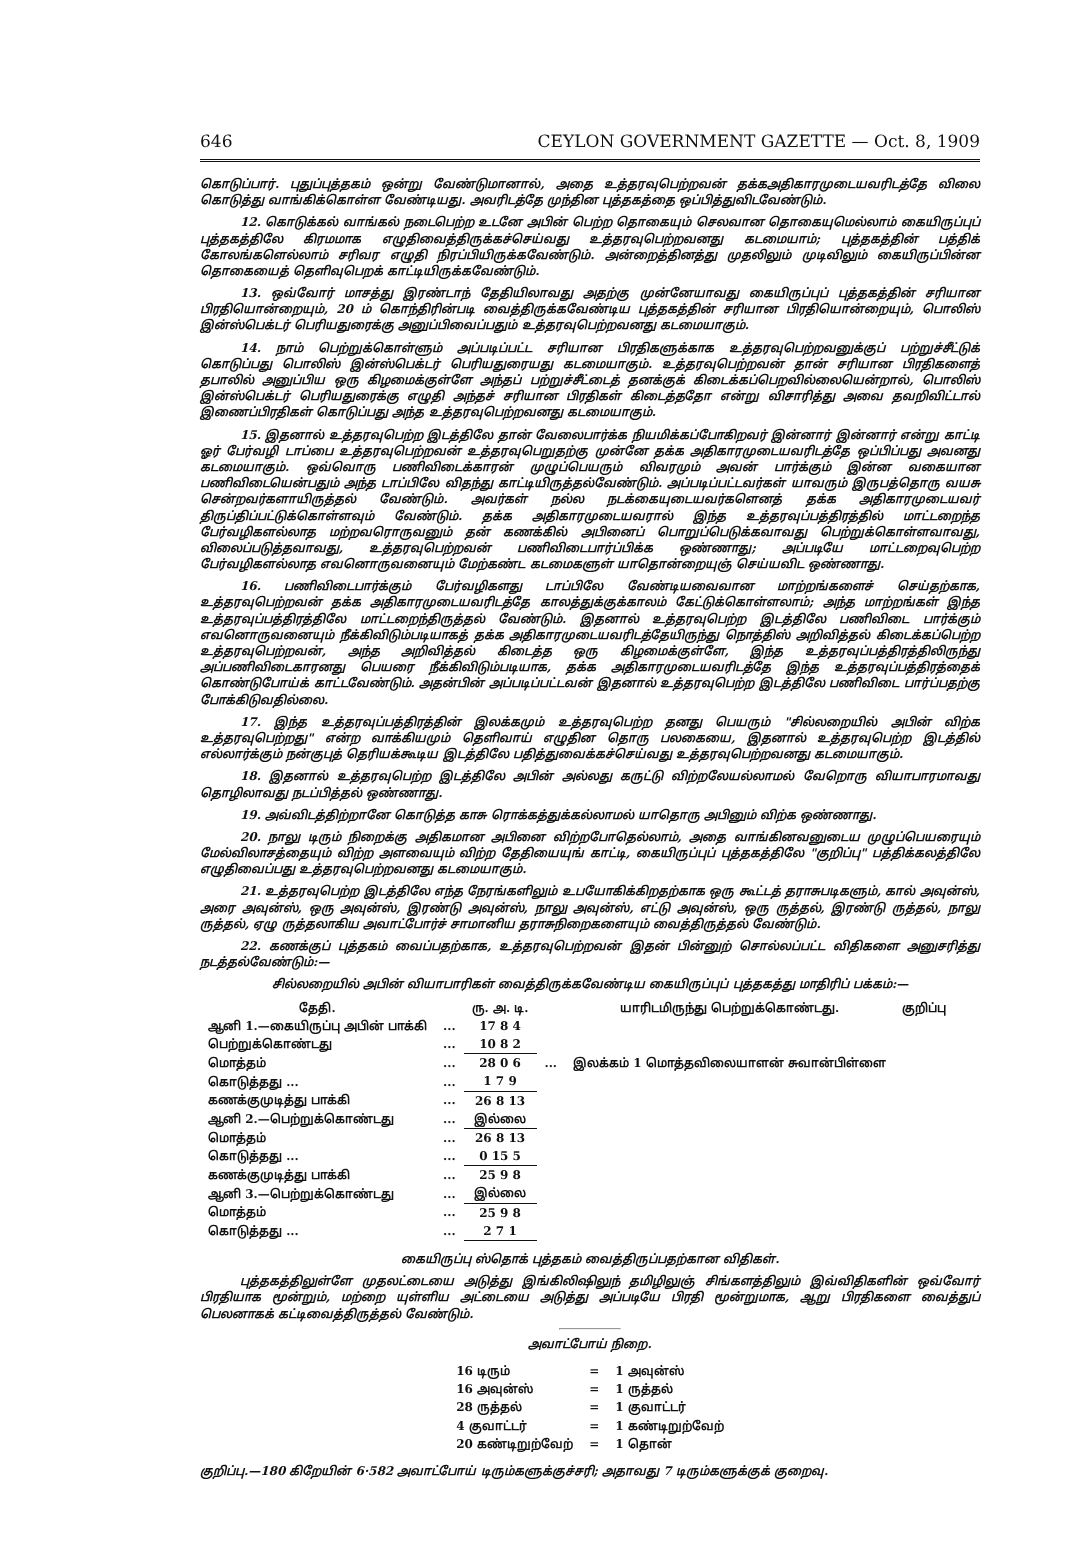646 CEYLON GOVERNMENT GAZETTE — Oct. 8, 1909
கொடுப்பார். புதுப்புத்தகம் ஒன்று வேண்டுமானால், அதை உத்தரவுபெற்றவன் தக்கஅதிகாரமுடையவரிடத்தே விலை கொடுத்து வாங்கிக்கொள்ள வேண்டியது. அவரிடத்தே முந்தின புத்தகத்தை ஒப்பித்துவிடவேண்டும்.
12. கொடுக்கல் வாங்கல் நடைபெற்ற உடனே அபின் பெற்ற தொகையும் செலவான தொகையுமெல்லாம் கையிருப்புப் புத்தகத்திலே கிரமமாக எழுதிவைத்திருக்கச்செய்வது உத்தரவுபெற்றவனது கடமையாம்; புத்தகத்தின் பத்திக் கோலங்களெல்லாம் சரிவர எழுதி நிரப்பியிருக்கவேண்டும். அன்றைத்தினத்து முதலிலும் முடிவிலும் கையிருப்பின்ன தொகையைத் தெளிவுபெறக் காட்டியிருக்கவேண்டும்.
13. ஒவ்வோர் மாசத்து இரண்டாந் தேதியிலாவது அதற்கு முன்னேயாவது கையிருப்புப் புத்தகத்தின் சரியான பிரதியொன்றையும், 20 ம் கொந்திரின்படி வைத்திருக்கவேண்டிய புத்தகத்தின் சரியான பிரதியொன்றையும், பொலிஸ் இன்ஸ்பெக்டர் பெரியதுரைக்கு அனுப்பிவைப்பதும் உத்தரவுபெற்றவனது கடமையாகும்.
14. நாம் பெற்றுக்கொள்ளும் அப்படிப்பட்ட சரியான பிரதிகளுக்காக உத்தரவுபெற்றவனுக்குப் பற்றுச்சீட்டுக் கொடுப்பது பொலிஸ் இன்ஸ்பெக்டர் பெரியதுரையது கடமையாகும். உத்தரவுபெற்றவன் தான் சரியான பிரதிகளைத் தபாலில் அனுப்பிய ஒரு கிழமைக்குள்ளே அந்தப் பற்றுச்சீட்டைத் தனக்குக் கிடைக்கப்பெறவில்லையென்றால், பொலிஸ் இன்ஸ்பெக்டர் பெரியதுரைக்கு எழுதி அந்தச் சரியான பிரதிகள் கிடைத்ததோ என்று விசாரித்து அவை தவறிவிட்டால் இணைப்பிரதிகள் கொடுப்பது அந்த உத்தரவுபெற்றவனது கடமையாகும்.
15. இதனால் உத்தரவுபெற்ற இடத்திலே தான் வேலைபார்க்க நியமிக்கப்போகிறவர் இன்னார் இன்னார் என்று காட்டி ஓர் பேர்வழி டாப்பை உத்தரவுபெற்றவன் உத்தரவுபெறுதற்கு முன்னே தக்க அதிகாரமுடையவரிடத்தே ஒப்பிப்பது அவனது கடமையாகும். ஒவ்வொரு பணிவிடைக்காரன் முழுப்பெயரும் விவரமும் அவன் பார்க்கும் இன்ன வகையான பணிவிடையென்பதும் அந்த டாப்பிலே விதந்து காட்டியிருத்தல்வேண்டும். அப்படிப்பட்டவர்கள் யாவரும் இருபத்தொரு வயசு சென்றவர்களாயிருத்தல் வேண்டும். அவர்கள் நல்ல நடக்கையுடையவர்களெனத் தக்க அதிகாரமுடையவர் திருப்திப்பட்டுக்கொள்ளவும் வேண்டும். தக்க அதிகாரமுடையவரால் இந்த உத்தரவுப்பத்திரத்தில் மாட்டறைந்த பேர்வழிகளல்லாத மற்றவரொருவனும் தன் கணக்கில் அபினைப் பொறுப்பெடுக்கவாவது பெற்றுக்கொள்ளவாவது, விலைப்படுத்தவாவது, உத்தரவுபெற்றவன் பணிவிடைபார்ப்பிக்க ஒண்ணாது; அப்படியே மாட்டறைவுபெற்ற பேர்வழிகளல்லாத எவனொருவனையும் மேற்கண்ட கடமைகளுள் யாதொன்றையுஞ் செய்யவிட ஒண்ணாது.
16. பணிவிடைபார்க்கும் பேர்வழிகளது டாப்பிலே வேண்டியவைவான மாற்றங்களைச் செய்தற்காக, உத்தரவுபெற்றவன் தக்க அதிகாரமுடையவரிடத்தே காலத்துக்குக்காலம் கேட்டுக்கொள்ளலாம்; அந்த மாற்றங்கள் இந்த உத்தரவுப்பத்திரத்திலே மாட்டறைந்திருத்தல் வேண்டும். இதனால் உத்தரவுபெற்ற இடத்திலே பணிவிடை பார்க்கும் எவனொருவனையும் நீக்கிவிடும்படியாகத் தக்க அதிகாரமுடையவரிடத்தேயிருந்து நொத்திஸ் அறிவித்தல் கிடைக்கப்பெற்ற உத்தரவுபெற்றவன், அந்த அறிவித்தல் கிடைத்த ஒரு கிழமைக்குள்ளே, இந்த உத்தரவுப்பத்திரத்திலிருந்து அப்பணிவிடைகாரனது பெயரை நீக்கிவிடும்படியாக, தக்க அதிகாரமுடையவரிடத்தே இந்த உத்தரவுப்பத்திரத்தைக் கொண்டுபோய்க் காட்டவேண்டும். அதன்பின் அப்படிப்பட்டவன் இதனால் உத்தரவுபெற்ற இடத்திலே பணிவிடை பார்ப்பதற்கு போக்கிடுவதில்லை.
17. இந்த உத்தரவுப்பத்திரத்தின் இலக்கமும் உத்தரவுபெற்ற தனது பெயரும் "சில்லறையில் அபின் விற்க உத்தரவுபெற்றது" என்ற வாக்கியமும் தெளிவாய் எழுதின தொரு பலகையை, இதனால் உத்தரவுபெற்ற இடத்தில் எல்லார்க்கும் நன்குபுத் தெரியக்கூடிய இடத்திலே பதித்துவைக்கச்செய்வது உத்தரவுபெற்றவனது கடமையாகும்.
18. இதனால் உத்தரவுபெற்ற இடத்திலே அபின் அல்லது கருட்டு விற்றலேயல்லாமல் வேறொரு வியாபாரமாவது தொழிலாவது நடப்பித்தல் ஒண்ணாது.
19. அவ்விடத்திற்றானே கொடுத்த காசு ரொக்கத்துக்கல்லாமல் யாதொரு அபினும் விற்க ஒண்ணாது.
20. நாலு டிரும் நிறைக்கு அதிகமான அபினை விற்றபோதெல்லாம், அதை வாங்கினவனுடைய முழுப்பெயரையும் மேல்விலாசத்தையும் விற்ற அளவையும் விற்ற தேதியையுங் காட்டி, கையிருப்புப் புத்தகத்திலே "குறிப்பு" பத்திக்கலத்திலே எழுதிவைப்பது உத்தரவுபெற்றவனது கடமையாகும்.
21. உத்தரவுபெற்ற இடத்திலே எந்த நேரங்களிலும் உபயோகிக்கிறதற்காக ஒரு கூட்டத் தராசுபடிகளும், கால் அவுன்ஸ், அரை அவுன்ஸ், ஒரு அவுன்ஸ், இரண்டு அவுன்ஸ், நாலு அவுன்ஸ், எட்டு அவுன்ஸ், ஒரு ருத்தல், இரண்டு ருத்தல், நாலு ருத்தல், ஏழு ருத்தலாகிய அவாட்போர்ச் சாமானிய தராசுநிறைகளையும் வைத்திருத்தல் வேண்டும்.
22. கணக்குப் புத்தகம் வைப்பதற்காக, உத்தரவுபெற்றவன் இதன் பின்னுற் சொல்லப்பட்ட விதிகளை அனுசரித்து நடத்தல்வேண்டும்:—
சில்லறையில் அபின் வியாபாரிகள் வைத்திருக்கவேண்டிய கையிருப்புப் புத்தகத்து மாதிரிப் பக்கம்:—
| தேதி. | | ரு. அ. டி. | | யாரிடமிருந்து பெற்றுக்கொண்டது. | குறிப்பு |
| --- | --- | --- | --- | --- | --- |
| ஆனி 1.—கையிருப்பு அபின் பாக்கி | ... | 17 8 4 | | | |
| பெற்றுக்கொண்டது | ... | 10 8 2 | | | |
| மொத்தம் | ... | 28 0 6 | ... | இலக்கம் 1 மொத்தவிலையாளன் சுவான்பிள்ளை | |
| கொடுத்தது ... | ... | 1 7 9 | | | |
| கணக்குமுடித்து பாக்கி | ... | 26 8 13 | | | |
| ஆனி 2.—பெற்றுக்கொண்டது | ... | இல்லை | | | |
| மொத்தம் | ... | 26 8 13 | | | |
| கொடுத்தது ... | ... | 0 15 5 | | | |
| கணக்குமுடித்து பாக்கி | ... | 25 9 8 | | | |
| ஆனி 3.—பெற்றுக்கொண்டது | ... | இல்லை | | | |
| மொத்தம் | ... | 25 9 8 | | | |
| கொடுத்தது ... | ... | 2 7 1 | | | |
கையிருப்பு ஸ்தொக் புத்தகம் வைத்திருப்பதற்கான விதிகள்.
புத்தகத்திலுள்ளே முதலட்டையை அடுத்து இங்கிலிஷிலுந் தமிழிலுஞ் சிங்களத்திலும் இவ்விதிகளின் ஒவ்வோர் பிரதியாக மூன்றும், மற்றை யுள்ளிய அட்டையை அடுத்து அப்படியே பிரதி மூன்றுமாக, ஆறு பிரதிகளை வைத்துப் பெலனாகக் கட்டிவைத்திருத்தல் வேண்டும்.
அவாட்போய் நிறை.
| 16 டிரும் | = | 1 அவுன்ஸ் |
| 16 அவுன்ஸ் | = | 1 ருத்தல் |
| 28 ருத்தல் | = | 1 குவாட்டர் |
| 4 குவாட்டர் | = | 1 கண்டிறுற்வேற் |
| 20 கண்டிறுற்வேற் | = | 1 தொன் |
குறிப்பு.—180 கிறேயின் 6·582 அவாட்போய் டிரும்களுக்குச்சரி; அதாவது 7 டிரும்களுக்குக் குறைவு.